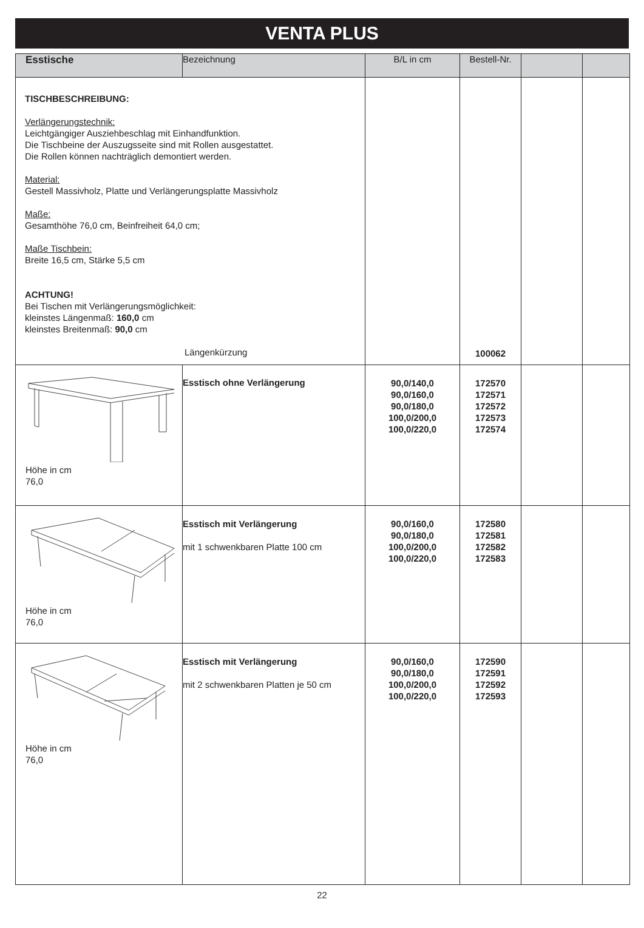VENTA PLUS
| Esstische | Bezeichnung | B/L in cm | Bestell-Nr. | | |
| --- | --- | --- | --- | --- | --- |
| TISCHBESCHREIBUNG: Verlängerungstechnik: Leichtgängiger Ausziehbeschlag mit Einhandfunktion. Die Tischbeine der Auszugsseite sind mit Rollen ausgestattet. Die Rollen können nachträglich demontiert werden. Material: Gestell Massivholz, Platte und Verlängerungsplatte Massivholz Maße: Gesamthöhe 76,0 cm, Beinfreiheit 64,0 cm; Maße Tischbein: Breite 16,5 cm, Stärke 5,5 cm ACHTUNG! Bei Tischen mit Verlängerungsmöglichkeit: kleinstes Längenmaß: 160,0 cm kleinstes Breitenmaß: 90,0 cm Längenkürzung | | | 100062 | | |
| Höhe in cm 76,0 | Esstisch ohne Verlängerung | 90,0/140,0 90,0/160,0 90,0/180,0 100,0/200,0 100,0/220,0 | 172570 172571 172572 172573 172574 | | |
| Höhe in cm 76,0 | Esstisch mit Verlängerung mit 1 schwenkbaren Platte 100 cm | 90,0/160,0 90,0/180,0 100,0/200,0 100,0/220,0 | 172580 172581 172582 172583 | | |
| Höhe in cm 76,0 | Esstisch mit Verlängerung mit 2 schwenkbaren Platten je 50 cm | 90,0/160,0 90,0/180,0 100,0/200,0 100,0/220,0 | 172590 172591 172592 172593 | | |
22